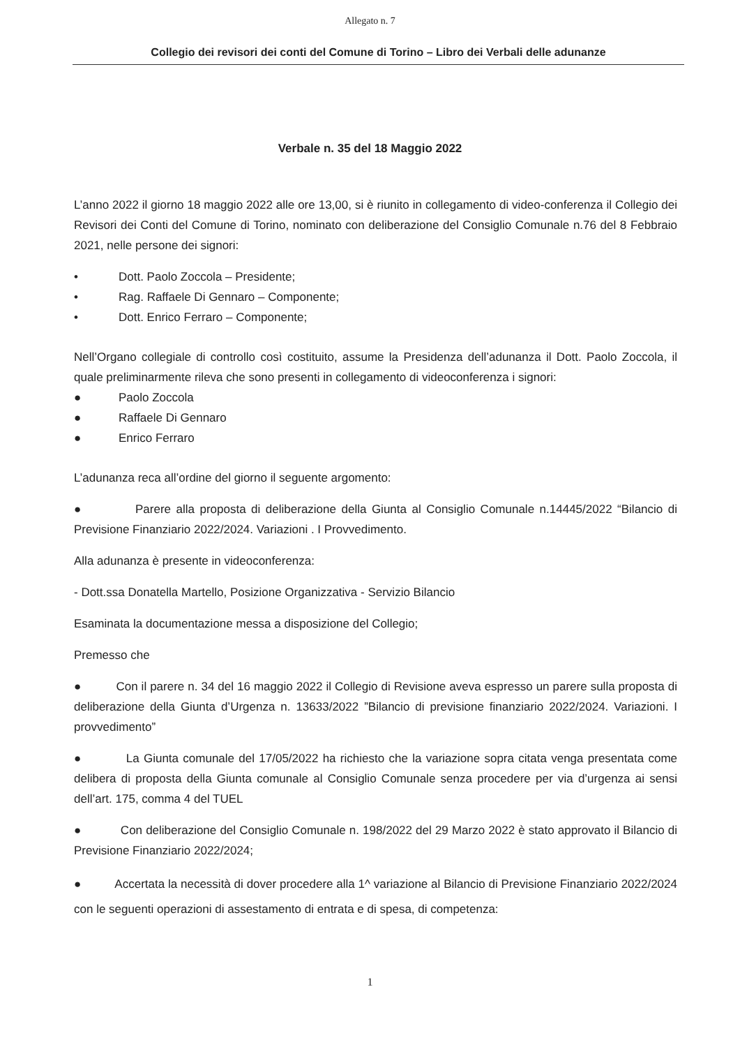Allegato n. 7
Collegio dei revisori dei conti del Comune di Torino – Libro dei Verbali delle adunanze
Verbale n. 35 del 18 Maggio 2022
L’anno 2022 il giorno 18 maggio 2022 alle ore 13,00, si è riunito in collegamento di video-conferenza il Collegio dei Revisori dei Conti del Comune di Torino, nominato con deliberazione del Consiglio Comunale n.76 del 8 Febbraio 2021, nelle persone dei signori:
• Dott. Paolo Zoccola – Presidente;
• Rag. Raffaele Di Gennaro – Componente;
• Dott. Enrico Ferraro – Componente;
Nell’Organo collegiale di controllo così costituito, assume la Presidenza dell’adunanza il Dott. Paolo Zoccola, il quale preliminarmente rileva che sono presenti in collegamento di videoconferenza i signori:
● Paolo Zoccola
● Raffaele Di Gennaro
● Enrico Ferraro
L’adunanza reca all’ordine del giorno il seguente argomento:
● Parere alla proposta di deliberazione della Giunta al Consiglio Comunale n.14445/2022 “Bilancio di Previsione Finanziario 2022/2024. Variazioni . I Provvedimento.
Alla adunanza è presente in videoconferenza:
- Dott.ssa Donatella Martello, Posizione Organizzativa - Servizio Bilancio
Esaminata la documentazione messa a disposizione del Collegio;
Premesso che
● Con il parere n. 34 del 16 maggio 2022 il Collegio di Revisione aveva espresso un parere sulla proposta di deliberazione della Giunta d’Urgenza n. 13633/2022 ”Bilancio di previsione finanziario 2022/2024. Variazioni. I provvedimento”
● La Giunta comunale del 17/05/2022 ha richiesto che la variazione sopra citata venga presentata come delibera di proposta della Giunta comunale al Consiglio Comunale senza procedere per via d’urgenza ai sensi dell’art. 175, comma 4 del TUEL
● Con deliberazione del Consiglio Comunale n. 198/2022 del 29 Marzo 2022 è stato approvato il Bilancio di Previsione Finanziario 2022/2024;
● Accertata la necessità di dover procedere alla 1^ variazione al Bilancio di Previsione Finanziario 2022/2024 con le seguenti operazioni di assestamento di entrata e di spesa, di competenza:
1